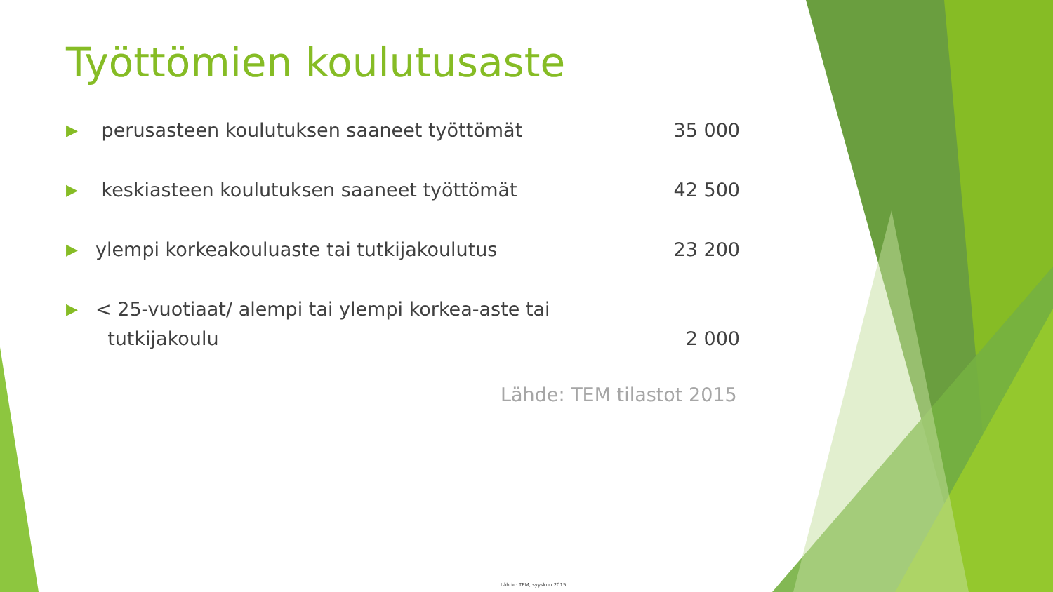Työttömien koulutusaste
▶ perusasteen koulutuksen saaneet työttömät 35 000
▶ keskiasteen koulutuksen saaneet työttömät 42 500
▶ ylempi korkeakouluaste tai tutkijakoulutus 23 200
▶ < 25-vuotiaat/ alempi tai ylempi korkea-aste tai
tutkijakoulu
2 000
Lähde: TEM tilastot 2015
Lähde: TEM, syyskuu 2015